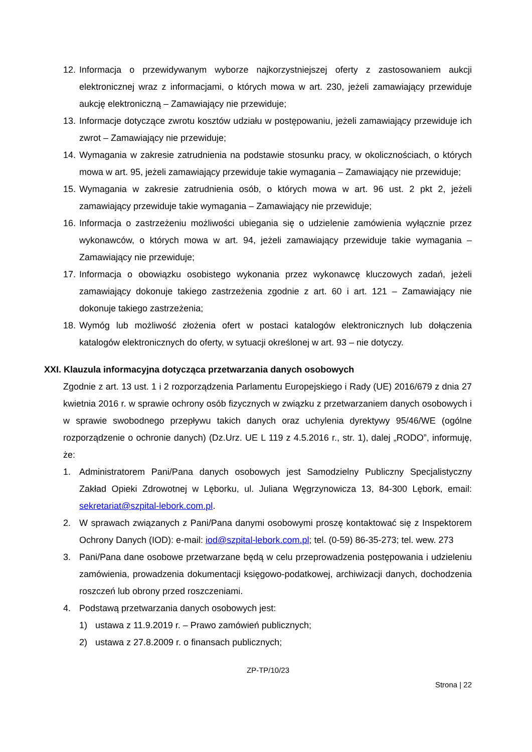12. Informacja o przewidywanym wyborze najkorzystniejszej oferty z zastosowaniem aukcji elektronicznej wraz z informacjami, o których mowa w art. 230, jeżeli zamawiający przewiduje aukcję elektroniczną – Zamawiający nie przewiduje;
13. Informacje dotyczące zwrotu kosztów udziału w postępowaniu, jeżeli zamawiający przewiduje ich zwrot – Zamawiający nie przewiduje;
14. Wymagania w zakresie zatrudnienia na podstawie stosunku pracy, w okolicznościach, o których mowa w art. 95, jeżeli zamawiający przewiduje takie wymagania – Zamawiający nie przewiduje;
15. Wymagania w zakresie zatrudnienia osób, o których mowa w art. 96 ust. 2 pkt 2, jeżeli zamawiający przewiduje takie wymagania – Zamawiający nie przewiduje;
16. Informacja o zastrzeżeniu możliwości ubiegania się o udzielenie zamówienia wyłącznie przez wykonawców, o których mowa w art. 94, jeżeli zamawiający przewiduje takie wymagania – Zamawiający nie przewiduje;
17. Informacja o obowiązku osobistego wykonania przez wykonawcę kluczowych zadań, jeżeli zamawiający dokonuje takiego zastrzeżenia zgodnie z art. 60 i art. 121 – Zamawiający nie dokonuje takiego zastrzeżenia;
18. Wymóg lub możliwość złożenia ofert w postaci katalogów elektronicznych lub dołączenia katalogów elektronicznych do oferty, w sytuacji określonej w art. 93 – nie dotyczy.
XXI. Klauzula informacyjna dotycząca przetwarzania danych osobowych
Zgodnie z art. 13 ust. 1 i 2 rozporządzenia Parlamentu Europejskiego i Rady (UE) 2016/679 z dnia 27 kwietnia 2016 r. w sprawie ochrony osób fizycznych w związku z przetwarzaniem danych osobowych i w sprawie swobodnego przepływu takich danych oraz uchylenia dyrektywy 95/46/WE (ogólne rozporządzenie o ochronie danych) (Dz.Urz. UE L 119 z 4.5.2016 r., str. 1), dalej „RODO”, informuję, że:
1. Administratorem Pani/Pana danych osobowych jest Samodzielny Publiczny Specjalistyczny Zakład Opieki Zdrowotnej w Lęborku, ul. Juliana Węgrzynowicza 13, 84-300 Lębork, email: sekretariat@szpital-lebork.com.pl.
2. W sprawach związanych z Pani/Pana danymi osobowymi proszę kontaktować się z Inspektorem Ochrony Danych (IOD): e-mail: iod@szpital-lebork.com.pl; tel. (0-59) 86-35-273; tel. wew. 273
3. Pani/Pana dane osobowe przetwarzane będą w celu przeprowadzenia postępowania i udzieleniu zamówienia, prowadzenia dokumentacji księgowo-podatkowej, archiwizacji danych, dochodzenia roszczeń lub obrony przed roszczeniami.
4. Podstawą przetwarzania danych osobowych jest:
1) ustawa z 11.9.2019 r. – Prawo zamówień publicznych;
2) ustawa z 27.8.2009 r. o finansach publicznych;
ZP-TP/10/23
Strona | 22